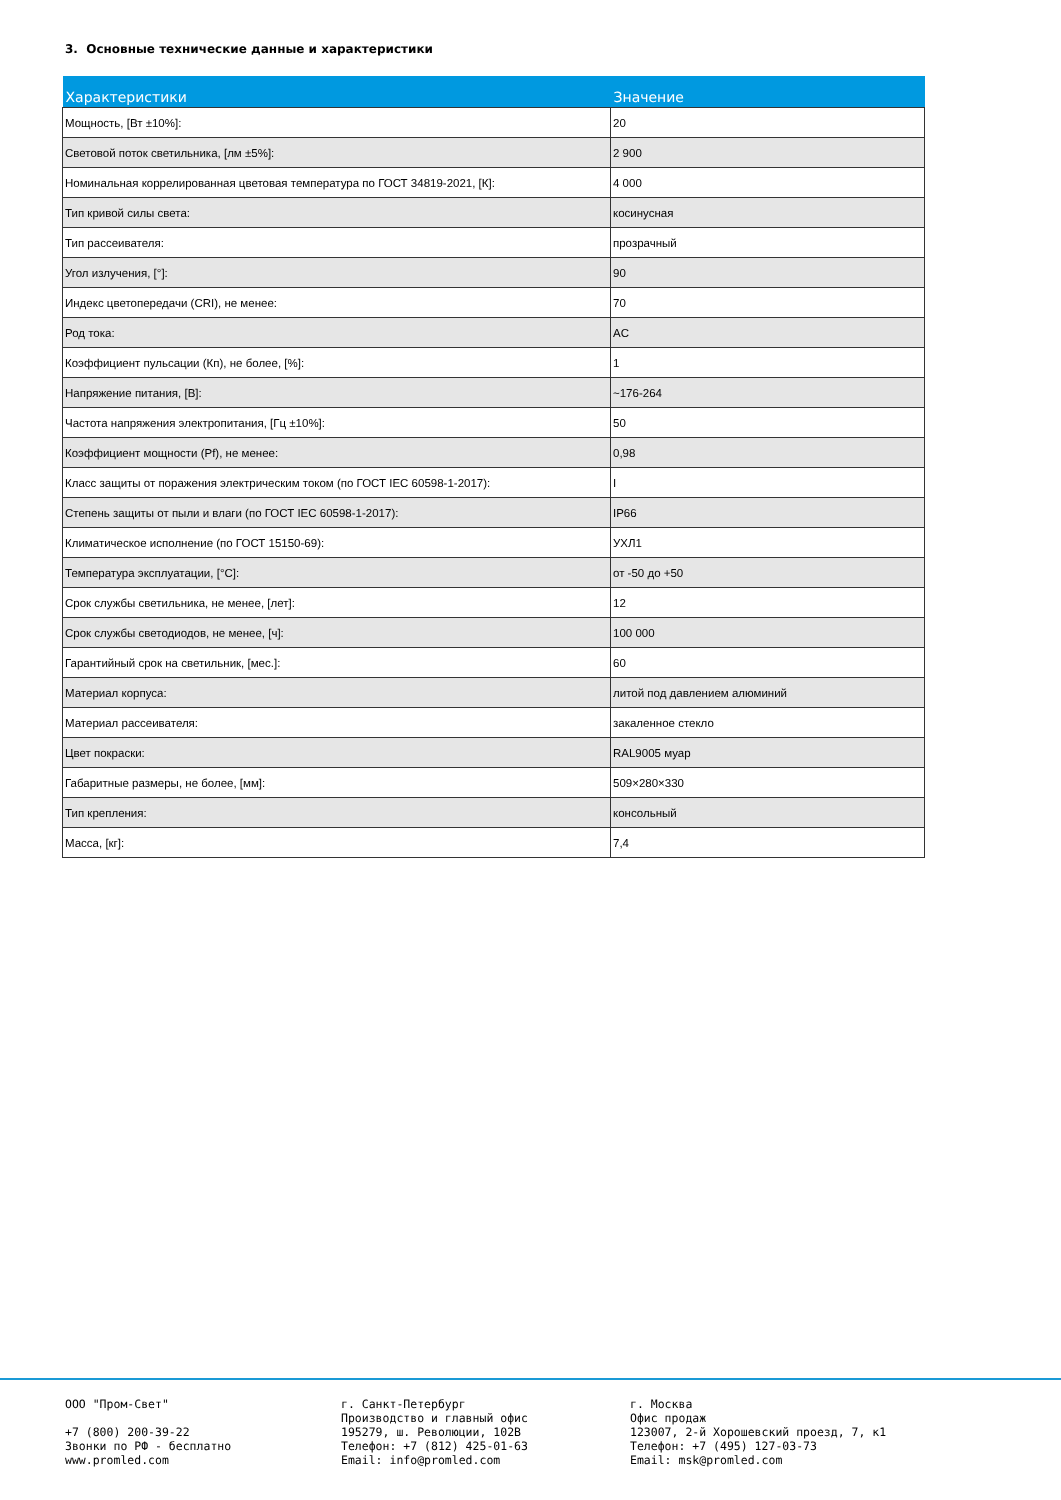3. Основные технические данные и характеристики
| Характеристики | Значение |
| --- | --- |
| Мощность, [Вт ±10%]: | 20 |
| Световой поток светильника, [лм ±5%]: | 2 900 |
| Номинальная коррелированная цветовая температура по ГОСТ 34819-2021, [К]: | 4 000 |
| Тип кривой силы света: | косинусная |
| Тип рассеивателя: | прозрачный |
| Угол излучения, [°]: | 90 |
| Индекс цветопередачи (CRI), не менее: | 70 |
| Род тока: | AC |
| Коэффициент пульсации (Кп), не более, [%]: | 1 |
| Напряжение питания, [В]: | ~176-264 |
| Частота напряжения электропитания, [Гц ±10%]: | 50 |
| Коэффициент мощности (Pf), не менее: | 0,98 |
| Класс защиты от поражения электрическим током (по ГОСТ IEC 60598-1-2017): | I |
| Степень защиты от пыли и влаги (по ГОСТ IEC 60598-1-2017): | IP66 |
| Климатическое исполнение (по ГОСТ 15150-69): | УХЛ1 |
| Температура эксплуатации, [°С]: | от -50 до +50 |
| Срок службы светильника, не менее, [лет]: | 12 |
| Срок службы светодиодов, не менее, [ч]: | 100 000 |
| Гарантийный срок на светильник, [мес.]: | 60 |
| Материал корпуса: | литой под давлением алюминий |
| Материал рассеивателя: | закаленное стекло |
| Цвет покраски: | RAL9005 муар |
| Габаритные размеры, не более, [мм]: | 509×280×330 |
| Тип крепления: | консольный |
| Масса, [кг]: | 7,4 |
ООО "Пром-Свет" +7 (800) 200-39-22 Звонки по РФ - бесплатно www.promled.com
г. Санкт-Петербург Производство и главный офис 195279, ш. Революции, 102В Телефон: +7 (812) 425-01-63 Email: info@promled.com
г. Москва Офис продаж 123007, 2-й Хорошевский проезд, 7, к1 Телефон: +7 (495) 127-03-73 Email: msk@promled.com